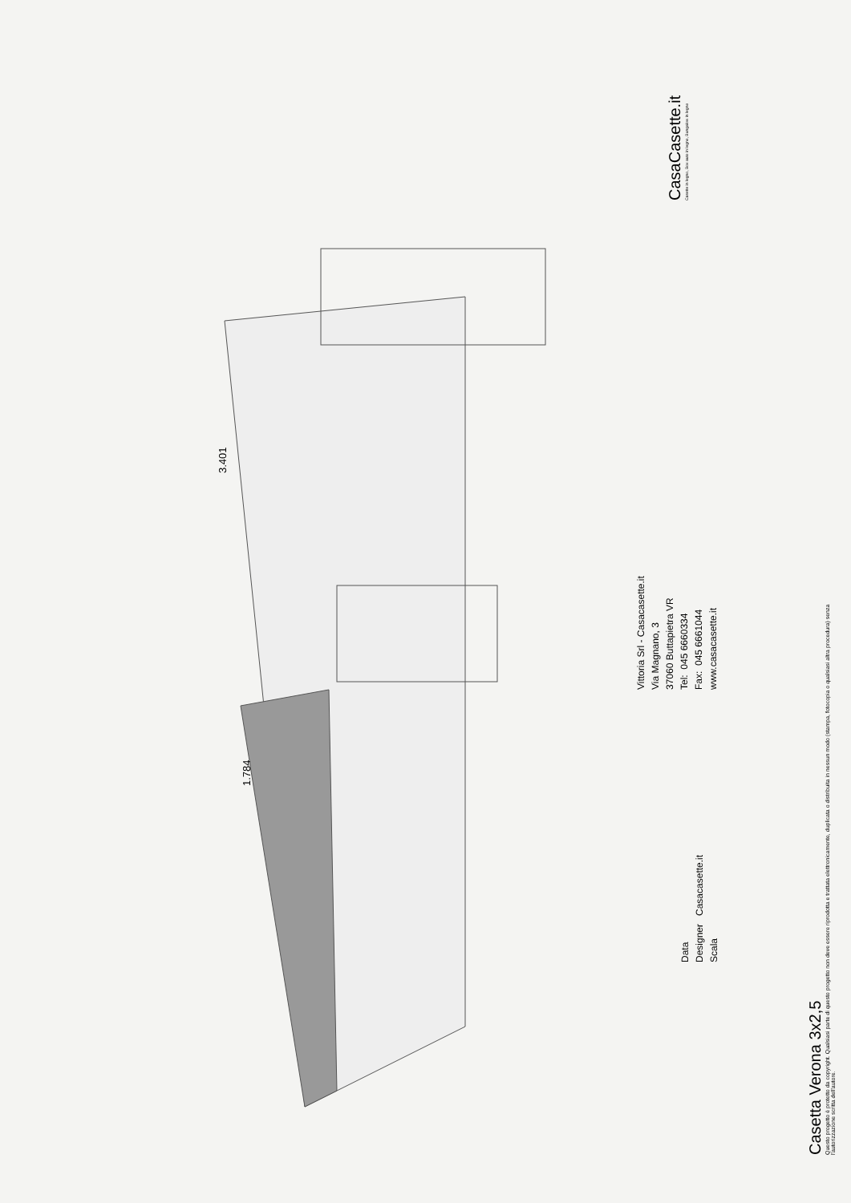3.401
1.784
Casetta Verona 3x2,5
Questo progetto è protetto da copyright. Qualsiasi parte di questo progetto non deve essere riprodotta e trattata elettronicamente, duplicata o distribuita in nessun modo (stampa, fotocopia o qualsiasi altra procedura) senza l'autorizzazione scritta dell'autore.
Data
Designer Casacasette.it
Scala
Vittoria Srl - Casacasette.it
Via Magnano, 3
37060 Buttapietra VR
Tel: 045 6660334
Fax: 045 6661044
www.casacasette.it
CasaCasette.it
Casette in legno, Box auto in legno, Bungalow in legno